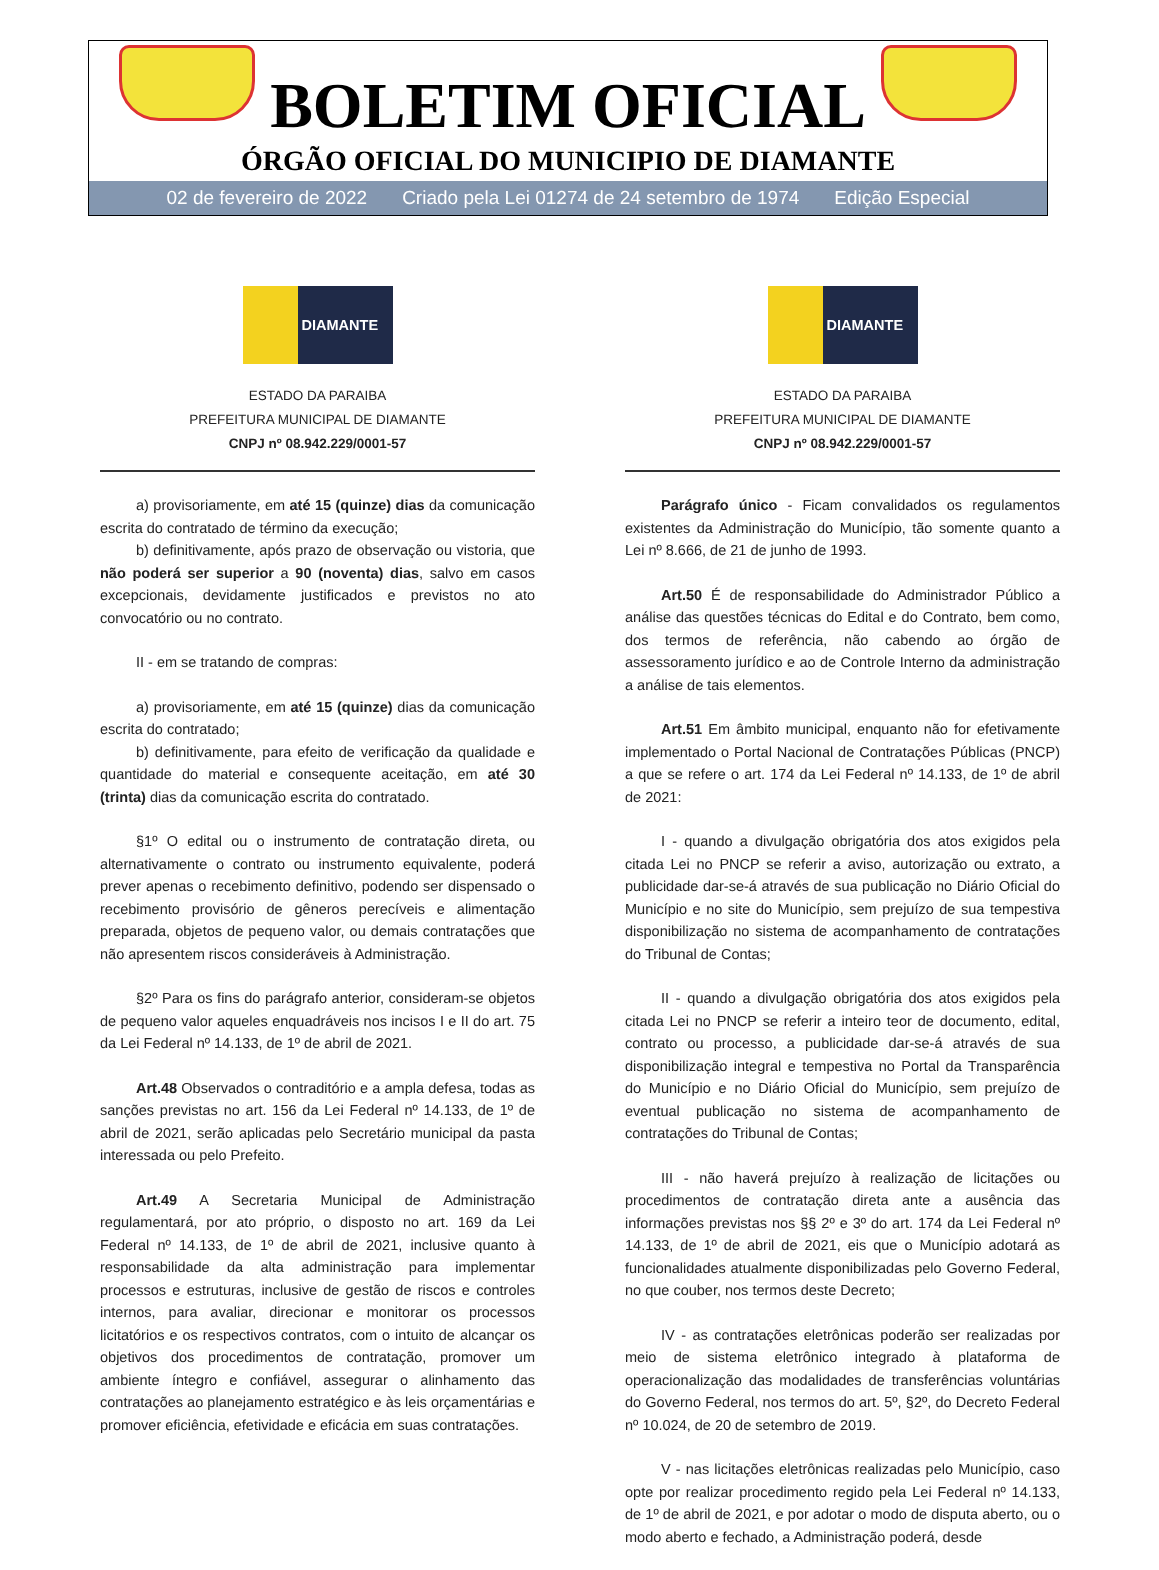BOLETIM OFICIAL
ÓRGÃO OFICIAL DO MUNICIPIO DE DIAMANTE
02 de fevereiro de 2022 Criado pela Lei 01274 de 24 setembro de 1974 Edição Especial
DIAMANTE
ESTADO DA PARAIBA
PREFEITURA MUNICIPAL DE DIAMANTE
CNPJ nº 08.942.229/0001-57
a) provisoriamente, em até 15 (quinze) dias da comunicação escrita do contratado de término da execução;
b) definitivamente, após prazo de observação ou vistoria, que não poderá ser superior a 90 (noventa) dias, salvo em casos excepcionais, devidamente justificados e previstos no ato convocatório ou no contrato.
II - em se tratando de compras:
a) provisoriamente, em até 15 (quinze) dias da comunicação escrita do contratado;
b) definitivamente, para efeito de verificação da qualidade e quantidade do material e consequente aceitação, em até 30 (trinta) dias da comunicação escrita do contratado.
§1º O edital ou o instrumento de contratação direta, ou alternativamente o contrato ou instrumento equivalente, poderá prever apenas o recebimento definitivo, podendo ser dispensado o recebimento provisório de gêneros perecíveis e alimentação preparada, objetos de pequeno valor, ou demais contratações que não apresentem riscos consideráveis à Administração.
§2º Para os fins do parágrafo anterior, consideram-se objetos de pequeno valor aqueles enquadráveis nos incisos I e II do art. 75 da Lei Federal nº 14.133, de 1º de abril de 2021.
Art.48 Observados o contraditório e a ampla defesa, todas as sanções previstas no art. 156 da Lei Federal nº 14.133, de 1º de abril de 2021, serão aplicadas pelo Secretário municipal da pasta interessada ou pelo Prefeito.
Art.49 A Secretaria Municipal de Administração regulamentará, por ato próprio, o disposto no art. 169 da Lei Federal nº 14.133, de 1º de abril de 2021, inclusive quanto à responsabilidade da alta administração para implementar processos e estruturas, inclusive de gestão de riscos e controles internos, para avaliar, direcionar e monitorar os processos licitatórios e os respectivos contratos, com o intuito de alcançar os objetivos dos procedimentos de contratação, promover um ambiente íntegro e confiável, assegurar o alinhamento das contratações ao planejamento estratégico e às leis orçamentárias e promover eficiência, efetividade e eficácia em suas contratações.
DIAMANTE
ESTADO DA PARAIBA
PREFEITURA MUNICIPAL DE DIAMANTE
CNPJ nº 08.942.229/0001-57
Parágrafo único - Ficam convalidados os regulamentos existentes da Administração do Município, tão somente quanto a Lei nº 8.666, de 21 de junho de 1993.
Art.50 É de responsabilidade do Administrador Público a análise das questões técnicas do Edital e do Contrato, bem como, dos termos de referência, não cabendo ao órgão de assessoramento jurídico e ao de Controle Interno da administração a análise de tais elementos.
Art.51 Em âmbito municipal, enquanto não for efetivamente implementado o Portal Nacional de Contratações Públicas (PNCP) a que se refere o art. 174 da Lei Federal nº 14.133, de 1º de abril de 2021:
I - quando a divulgação obrigatória dos atos exigidos pela citada Lei no PNCP se referir a aviso, autorização ou extrato, a publicidade dar-se-á através de sua publicação no Diário Oficial do Município e no site do Município, sem prejuízo de sua tempestiva disponibilização no sistema de acompanhamento de contratações do Tribunal de Contas;
II - quando a divulgação obrigatória dos atos exigidos pela citada Lei no PNCP se referir a inteiro teor de documento, edital, contrato ou processo, a publicidade dar-se-á através de sua disponibilização integral e tempestiva no Portal da Transparência do Município e no Diário Oficial do Município, sem prejuízo de eventual publicação no sistema de acompanhamento de contratações do Tribunal de Contas;
III - não haverá prejuízo à realização de licitações ou procedimentos de contratação direta ante a ausência das informações previstas nos §§ 2º e 3º do art. 174 da Lei Federal nº 14.133, de 1º de abril de 2021, eis que o Município adotará as funcionalidades atualmente disponibilizadas pelo Governo Federal, no que couber, nos termos deste Decreto;
IV - as contratações eletrônicas poderão ser realizadas por meio de sistema eletrônico integrado à plataforma de operacionalização das modalidades de transferências voluntárias do Governo Federal, nos termos do art. 5º, §2º, do Decreto Federal nº 10.024, de 20 de setembro de 2019.
V - nas licitações eletrônicas realizadas pelo Município, caso opte por realizar procedimento regido pela Lei Federal nº 14.133, de 1º de abril de 2021, e por adotar o modo de disputa aberto, ou o modo aberto e fechado, a Administração poderá, desde